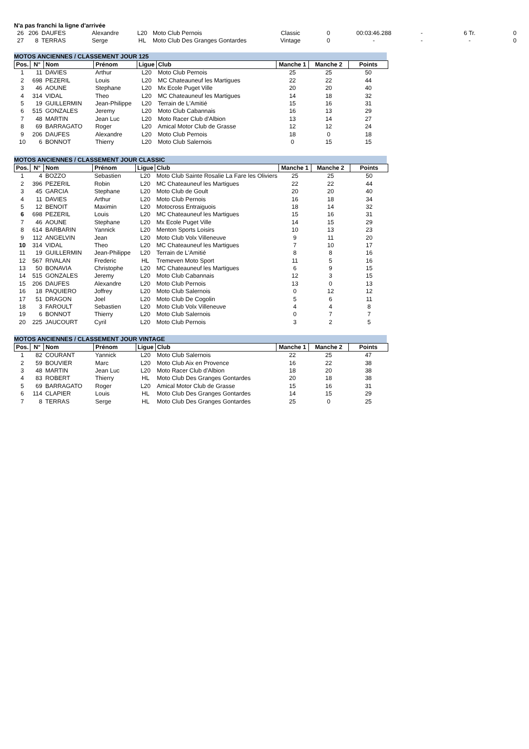N'a pas franchi la ligne d'arrivée
| 26 | 206 | DAUFES | Alexandre | L20 | Moto Club Pernois | Classic | 0 | 00:03:46.288 | - | 6 Tr. | 0 |
| 27 | 8 | TERRAS | Serge | HL | Moto Club Des Granges Gontardes | Vintage | 0 | - | - | - | 0 |
MOTOS ANCIENNES / CLASSEMENT JOUR 125
| Pos. | N° | Nom | Prénom | Ligue | Club | Manche 1 | Manche 2 | Points |
| --- | --- | --- | --- | --- | --- | --- | --- | --- |
| 1 | 11 | DAVIES | Arthur | L20 | Moto Club Pernois | 25 | 25 | 50 |
| 2 | 698 | PEZERIL | Louis | L20 | MC Chateauneuf les Martigues | 22 | 22 | 44 |
| 3 | 46 | AOUNE | Stephane | L20 | Mx Ecole Puget Ville | 20 | 20 | 40 |
| 4 | 314 | VIDAL | Theo | L20 | MC Chateauneuf les Martigues | 14 | 18 | 32 |
| 5 | 19 | GUILLERMIN | Jean-Philippe | L20 | Terrain de L'Amitié | 15 | 16 | 31 |
| 6 | 515 | GONZALES | Jeremy | L20 | Moto Club Cabannais | 16 | 13 | 29 |
| 7 | 48 | MARTIN | Jean Luc | L20 | Moto Racer Club d'Albion | 13 | 14 | 27 |
| 8 | 69 | BARRAGATO | Roger | L20 | Amical Motor Club de Grasse | 12 | 12 | 24 |
| 9 | 206 | DAUFES | Alexandre | L20 | Moto Club Pernois | 18 | 0 | 18 |
| 10 | 6 | BONNOT | Thierry | L20 | Moto Club Salernois | 0 | 15 | 15 |
MOTOS ANCIENNES / CLASSEMENT JOUR CLASSIC
| Pos. | N° | Nom | Prénom | Ligue | Club | Manche 1 | Manche 2 | Points |
| --- | --- | --- | --- | --- | --- | --- | --- | --- |
| 1 | 4 | BOZZO | Sebastien | L20 | Moto Club Sainte Rosalie La Fare les Oliviers | 25 | 25 | 50 |
| 2 | 396 | PEZERIL | Robin | L20 | MC Chateauneuf les Martigues | 22 | 22 | 44 |
| 3 | 45 | GARCIA | Stephane | L20 | Moto Club de Goult | 20 | 20 | 40 |
| 4 | 11 | DAVIES | Arthur | L20 | Moto Club Pernois | 16 | 18 | 34 |
| 5 | 12 | BENOIT | Maximin | L20 | Motocross Entraiguois | 18 | 14 | 32 |
| 6 | 698 | PEZERIL | Louis | L20 | MC Chateauneuf les Martigues | 15 | 16 | 31 |
| 7 | 46 | AOUNE | Stephane | L20 | Mx Ecole Puget Ville | 14 | 15 | 29 |
| 8 | 614 | BARBARIN | Yannick | L20 | Menton Sports Loisirs | 10 | 13 | 23 |
| 9 | 112 | ANGELVIN | Jean | L20 | Moto Club Volx Villeneuve | 9 | 11 | 20 |
| 10 | 314 | VIDAL | Theo | L20 | MC Chateauneuf les Martigues | 7 | 10 | 17 |
| 11 | 19 | GUILLERMIN | Jean-Philippe | L20 | Terrain de L'Amitié | 8 | 8 | 16 |
| 12 | 567 | RIVALAN | Frederic | HL | Tremeven Moto Sport | 11 | 5 | 16 |
| 13 | 50 | BONAVIA | Christophe | L20 | MC Chateauneuf les Martigues | 6 | 9 | 15 |
| 14 | 515 | GONZALES | Jeremy | L20 | Moto Club Cabannais | 12 | 3 | 15 |
| 15 | 206 | DAUFES | Alexandre | L20 | Moto Club Pernois | 13 | 0 | 13 |
| 16 | 18 | PAQUIERO | Joffrey | L20 | Moto Club Salernois | 0 | 12 | 12 |
| 17 | 51 | DRAGON | Joel | L20 | Moto Club De Cogolin | 5 | 6 | 11 |
| 18 | 3 | FAROULT | Sebastien | L20 | Moto Club Volx Villeneuve | 4 | 4 | 8 |
| 19 | 6 | BONNOT | Thierry | L20 | Moto Club Salernois | 0 | 7 | 7 |
| 20 | 225 | JAUCOURT | Cyril | L20 | Moto Club Pernois | 3 | 2 | 5 |
MOTOS ANCIENNES / CLASSEMENT JOUR VINTAGE
| Pos. | N° | Nom | Prénom | Ligue | Club | Manche 1 | Manche 2 | Points |
| --- | --- | --- | --- | --- | --- | --- | --- | --- |
| 1 | 82 | COURANT | Yannick | L20 | Moto Club Salernois | 22 | 25 | 47 |
| 2 | 59 | BOUVIER | Marc | L20 | Moto Club Aix en Provence | 16 | 22 | 38 |
| 3 | 48 | MARTIN | Jean Luc | L20 | Moto Racer Club d'Albion | 18 | 20 | 38 |
| 4 | 83 | ROBERT | Thierry | HL | Moto Club Des Granges Gontardes | 20 | 18 | 38 |
| 5 | 69 | BARRAGATO | Roger | L20 | Amical Motor Club de Grasse | 15 | 16 | 31 |
| 6 | 114 | CLAPIER | Louis | HL | Moto Club Des Granges Gontardes | 14 | 15 | 29 |
| 7 | 8 | TERRAS | Serge | HL | Moto Club Des Granges Gontardes | 25 | 0 | 25 |